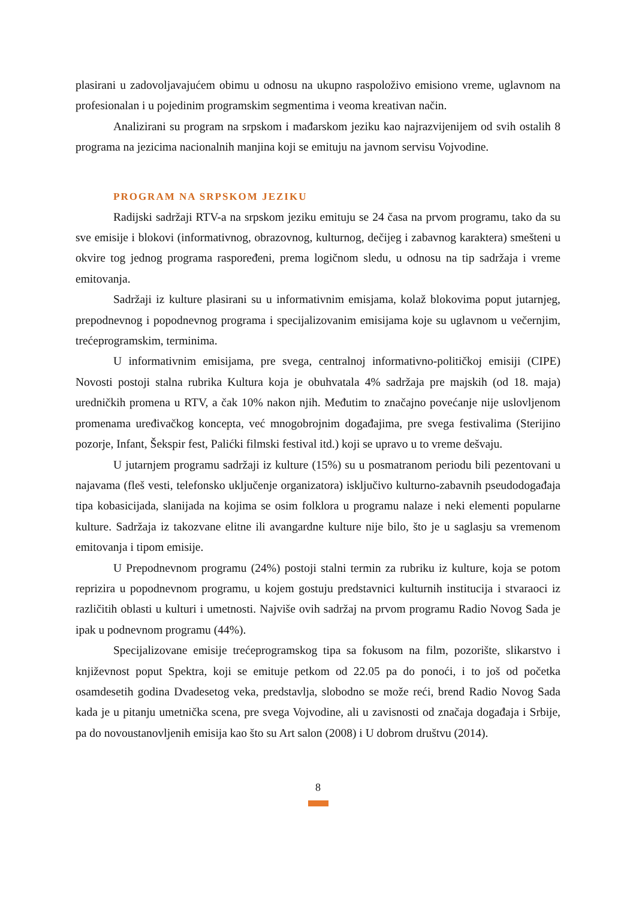plasirani u zadovoljavajućem obimu u odnosu na ukupno raspoloživo emisiono vreme, uglavnom na profesionalan i u pojedinim programskim segmentima i veoma kreativan način.
Analizirani su program na srpskom i mađarskom jeziku kao najrazvijenijem od svih ostalih 8 programa na jezicima nacionalnih manjina koji se emituju na javnom servisu Vojvodine.
PROGRAM NA SRPSKOM JEZIKU
Radijski sadržaji RTV-a na srpskom jeziku emituju se 24 časa na prvom programu, tako da su sve emisije i blokovi (informativnog, obrazovnog, kulturnog, dečijeg i zabavnog karaktera) smešteni u okvire tog jednog programa raspoređeni, prema logičnom sledu, u odnosu na tip sadržaja i vreme emitovanja.
Sadržaji iz kulture plasirani su u informativnim emisjama, kolaž blokovima poput jutarnjeg, prepodnevnog i popodnevnog programa i specijalizovanim emisijama koje su uglavnom u večernjim, trećeprogramskim, terminima.
U informativnim emisijama, pre svega, centralnoj informativno-političkoj emisiji (CIPE) Novosti postoji stalna rubrika Kultura koja je obuhvatala 4% sadržaja pre majskih (od 18. maja) uredničkih promena u RTV, a čak 10% nakon njih. Međutim to značajno povećanje nije uslovljenom promenama uređivačkog koncepta, već mnogobrojnim događajima, pre svega festivalima (Sterijino pozorje, Infant, Šekspir fest, Palićki filmski festival itd.) koji se upravo u to vreme dešvaju.
U jutarnjem programu sadržaji iz kulture (15%) su u posmatranom periodu bili pezentovani u najavama (fleš vesti, telefonsko uključenje organizatora) isključivo kulturno-zabavnih pseudodogađaja tipa kobasicijada, slanijada na kojima se osim folklora u programu nalaze i neki elementi popularne kulture. Sadržaja iz takozvane elitne ili avangardne kulture nije bilo, što je u saglasju sa vremenom emitovanja i tipom emisije.
U Prepodnevnom programu (24%) postoji stalni termin za rubriku iz kulture, koja se potom reprizira u popodnevnom programu, u kojem gostuju predstavnici kulturnih institucija i stvaraoci iz različitih oblasti u kulturi i umetnosti. Najviše ovih sadržaj na prvom programu Radio Novog Sada je ipak u podnevnom programu (44%).
Specijalizovane emisije trećeprogramskog tipa sa fokusom na film, pozorište, slikarstvo i književnost poput Spektra, koji se emituje petkom od 22.05 pa do ponoći, i to još od početka osamdesetih godina Dvadesetog veka, predstavlja, slobodno se može reći, brend Radio Novog Sada kada je u pitanju umetnička scena, pre svega Vojvodine, ali u zavisnosti od značaja događaja i Srbije, pa do novoustanovljenih emisija kao što su Art salon (2008) i U dobrom društvu (2014).
8